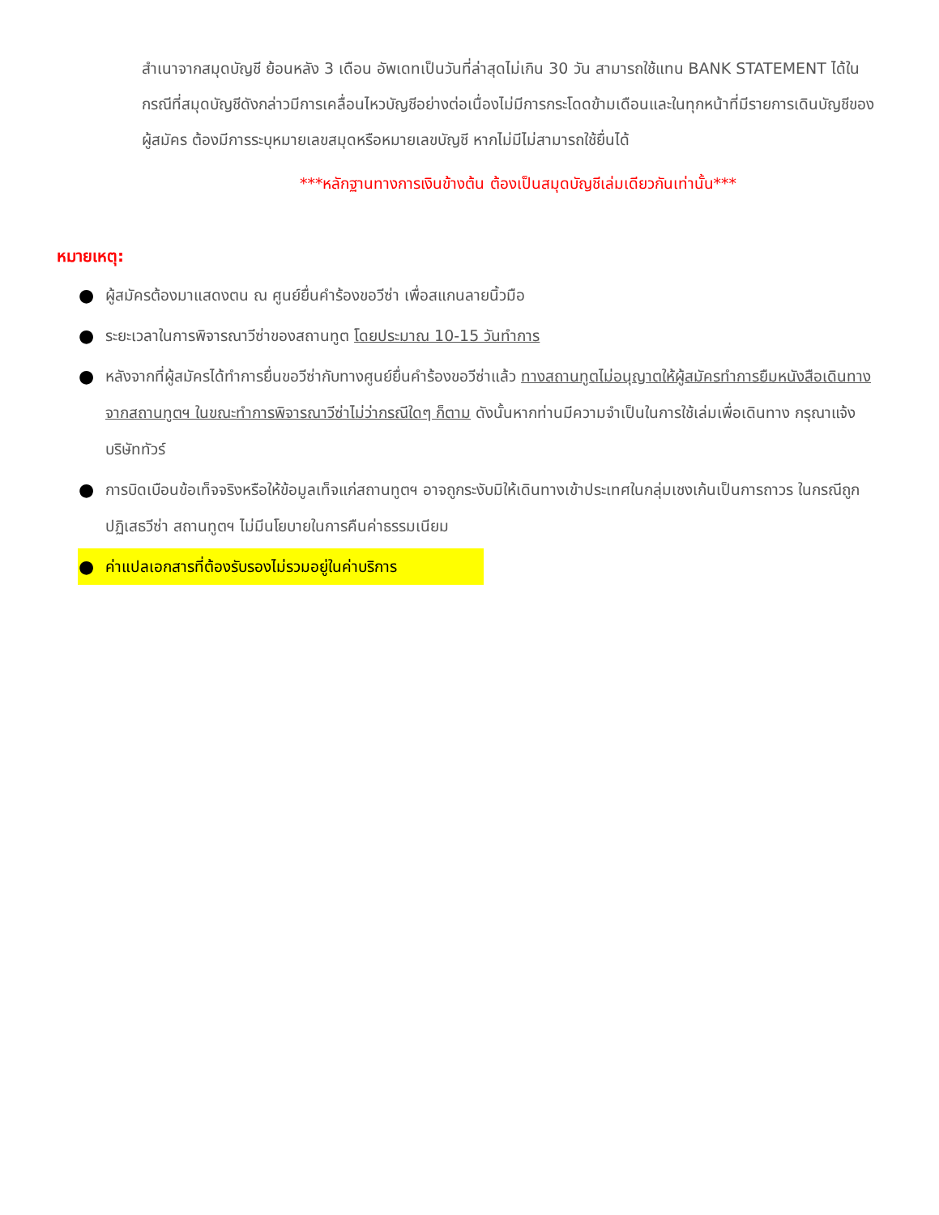สำเนาจากสมุดบัญชี ย้อนหลัง 3 เดือน อัพเดทเป็นวันที่ล่าสุดไม่เกิน 30 วัน สามารถใช้แทน BANK STATEMENT ได้ในกรณีที่สมุดบัญชีดังกล่าวมีการเคลื่อนไหวบัญชีอย่างต่อเนื่องไม่มีการกระโดดข้ามเดือนและในทุกหน้าที่มีรายการเดินบัญชีของผู้สมัคร ต้องมีการระบุหมายเลขสมุดหรือหมายเลขบัญชี หากไม่มีไม่สามารถใช้ยื่นได้
***หลักฐานทางการเงินข้างต้น ต้องเป็นสมุดบัญชีเล่มเดียวกันเท่านั้น***
หมายเหตุ:
● ผู้สมัครต้องมาแสดงตน ณ ศูนย์ยื่นคำร้องขอวีซ่า เพื่อสแกนลายนิ้วมือ
● ระยะเวลาในการพิจารณาวีซ่าของสถานทูต โดยประมาณ 10-15 วันทำการ
● หลังจากที่ผู้สมัครได้ทำการยื่นขอวีซ่ากับทางศูนย์ยื่นคำร้องขอวีซ่าแล้ว ทางสถานทูตไม่อนุญาตให้ผู้สมัครทำการยืมหนังสือเดินทางจากสถานทูตฯ ในขณะทำการพิจารณาวีซ่าไม่ว่ากรณีใดๆ ก็ตาม ดังนั้นหากท่านมีความจำเป็นในการใช้เล่มเพื่อเดินทาง กรุณาแจ้งบริษัททัวร์
● การบิดเบือนข้อเท็จจริงหรือให้ข้อมูลเท็จแก่สถานทูตฯ อาจถูกระงับมิให้เดินทางเข้าประเทศในกลุ่มเชงเก้นเป็นการถาวร ในกรณีถูกปฏิเสธวีซ่า สถานทูตฯ ไม่มีนโยบายในการคืนค่าธรรมเนียม
● ค่าแปลเอกสารที่ต้องรับรองไม่รวมอยู่ในค่าบริการ